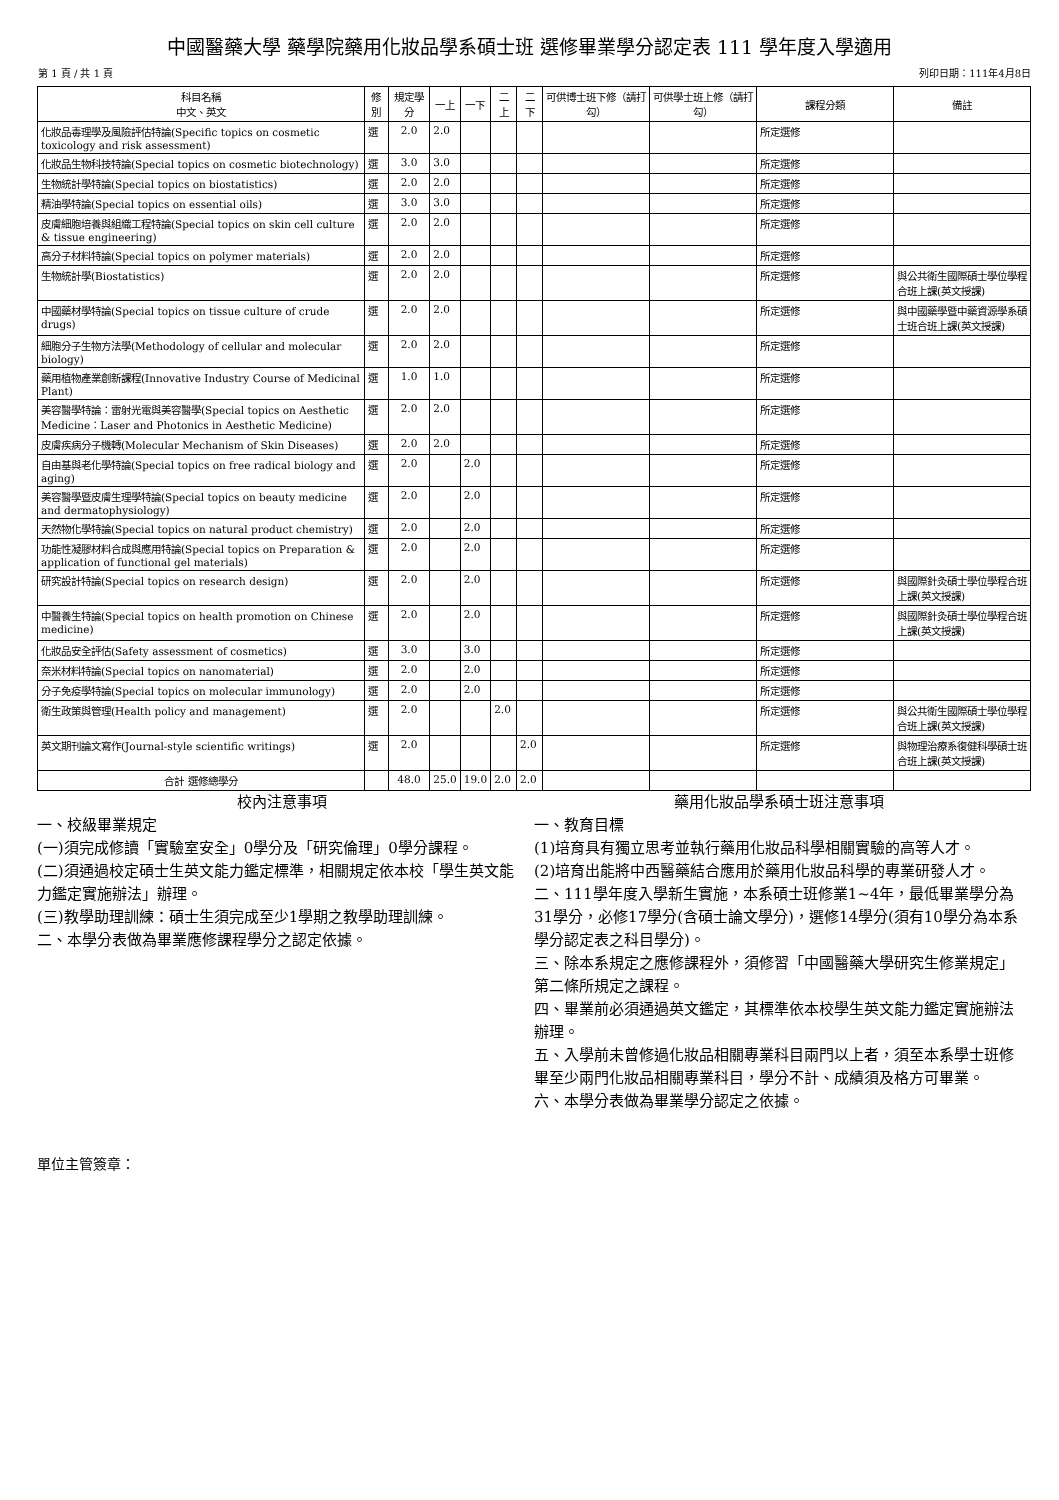中國醫藥大學 藥學院藥用化妝品學系碩士班 選修畢業學分認定表 111 學年度入學適用
第 1 頁 / 共 1 頁 列印日期：111年4月8日
| 科目名稱 中文、英文 | 修別 | 規定學分 | 一上 | 一下 | 二上 | 二下 | 可供博士班下修（請打勾） | 可供學士班上修（請打勾） | 課程分類 | 備註 |
| --- | --- | --- | --- | --- | --- | --- | --- | --- | --- | --- |
| 化妝品毒理學及風險評估特論(Specific topics on cosmetic toxicology and risk assessment) | 選 | 2.0 | 2.0 | | | | | | 所定選修 | |
| 化妝品生物科技特論(Special topics on cosmetic biotechnology) | 選 | 3.0 | 3.0 | | | | | | 所定選修 | |
| 生物統計學特論(Special topics on biostatistics) | 選 | 2.0 | 2.0 | | | | | | 所定選修 | |
| 精油學特論(Special topics on essential oils) | 選 | 3.0 | 3.0 | | | | | | 所定選修 | |
| 皮膚細胞培養與組織工程特論(Special topics on skin cell culture & tissue engineering) | 選 | 2.0 | 2.0 | | | | | | 所定選修 | |
| 高分子材料特論(Special topics on polymer materials) | 選 | 2.0 | 2.0 | | | | | | 所定選修 | |
| 生物統計學(Biostatistics) | 選 | 2.0 | 2.0 | | | | | | 所定選修 | 與公共衛生國際碩士學位學程合班上課(英文授課) |
| 中國藥材學特論(Special topics on tissue culture of crude drugs) | 選 | 2.0 | 2.0 | | | | | | 所定選修 | 與中國藥學暨中藥資源學系碩士班合班上課(英文授課) |
| 細胞分子生物方法學(Methodology of cellular and molecular biology) | 選 | 2.0 | 2.0 | | | | | | 所定選修 | |
| 藥用植物產業創新課程(Innovative Industry Course of Medicinal Plant) | 選 | 1.0 | 1.0 | | | | | | 所定選修 | |
| 美容醫學特論：雷射光電與美容醫學(Special topics on Aesthetic Medicine：Laser and Photonics in Aesthetic Medicine) | 選 | 2.0 | 2.0 | | | | | | 所定選修 | |
| 皮膚疾病分子機轉(Molecular Mechanism of Skin Diseases) | 選 | 2.0 | 2.0 | | | | | | 所定選修 | |
| 自由基與老化學特論(Special topics on free radical biology and aging) | 選 | 2.0 | | 2.0 | | | | | 所定選修 | |
| 美容醫學暨皮膚生理學特論(Special topics on beauty medicine and dermatophysiology) | 選 | 2.0 | | 2.0 | | | | | 所定選修 | |
| 天然物化學特論(Special topics on natural product chemistry) | 選 | 2.0 | | 2.0 | | | | | 所定選修 | |
| 功能性凝膠材料合成與應用特論(Special topics on Preparation & application of functional gel materials) | 選 | 2.0 | | 2.0 | | | | | 所定選修 | |
| 研究設計特論(Special topics on research design) | 選 | 2.0 | | 2.0 | | | | | 所定選修 | 與國際針灸碩士學位學程合班上課(英文授課) |
| 中醫養生特論(Special topics on health promotion on Chinese medicine) | 選 | 2.0 | | 2.0 | | | | | 所定選修 | 與國際針灸碩士學位學程合班上課(英文授課) |
| 化妝品安全評估(Safety assessment of cosmetics) | 選 | 3.0 | | 3.0 | | | | | 所定選修 | |
| 奈米材料特論(Special topics on nanomaterial) | 選 | 2.0 | | 2.0 | | | | | 所定選修 | |
| 分子免疫學特論(Special topics on molecular immunology) | 選 | 2.0 | | 2.0 | | | | | 所定選修 | |
| 衛生政策與管理(Health policy and management) | 選 | 2.0 | | | 2.0 | | | | 所定選修 | 與公共衛生國際碩士學位學程合班上課(英文授課) |
| 英文期刊論文寫作(Journal-style scientific writings) | 選 | 2.0 | | | | 2.0 | | | 所定選修 | 與物理治療系復健科學碩士班合班上課(英文授課) |
| 合計 選修總學分 | | 48.0 | 25.0 | 19.0 | 2.0 | 2.0 | | | | |
校內注意事項
一、校級畢業規定
(一)須完成修讀「實驗室安全」0學分及「研究倫理」0學分課程。
(二)須通過校定碩士生英文能力鑑定標準，相關規定依本校「學生英文能力鑑定實施辦法」辦理。
(三)教學助理訓練：碩士生須完成至少1學期之教學助理訓練。
二、本學分表做為畢業應修課程學分之認定依據。
藥用化妝品學系碩士班注意事項
一、教育目標
(1)培育具有獨立思考並執行藥用化妝品科學相關實驗的高等人才。
(2)培育出能將中西醫藥結合應用於藥用化妝品科學的專業研發人才。
二、111學年度入學新生實施，本系碩士班修業1~4年，最低畢業學分為31學分，必修17學分(含碩士論文學分)，選修14學分(須有10學分為本系學分認定表之科目學分)。
三、除本系規定之應修課程外，須修習「中國醫藥大學研究生修業規定」第二條所規定之課程。
四、畢業前必須通過英文鑑定，其標準依本校學生英文能力鑑定實施辦法辦理。
五、入學前未曾修過化妝品相關專業科目兩門以上者，須至本系學士班修畢至少兩門化妝品相關專業科目，學分不計、成績須及格方可畢業。
六、本學分表做為畢業學分認定之依據。
單位主管簽章：